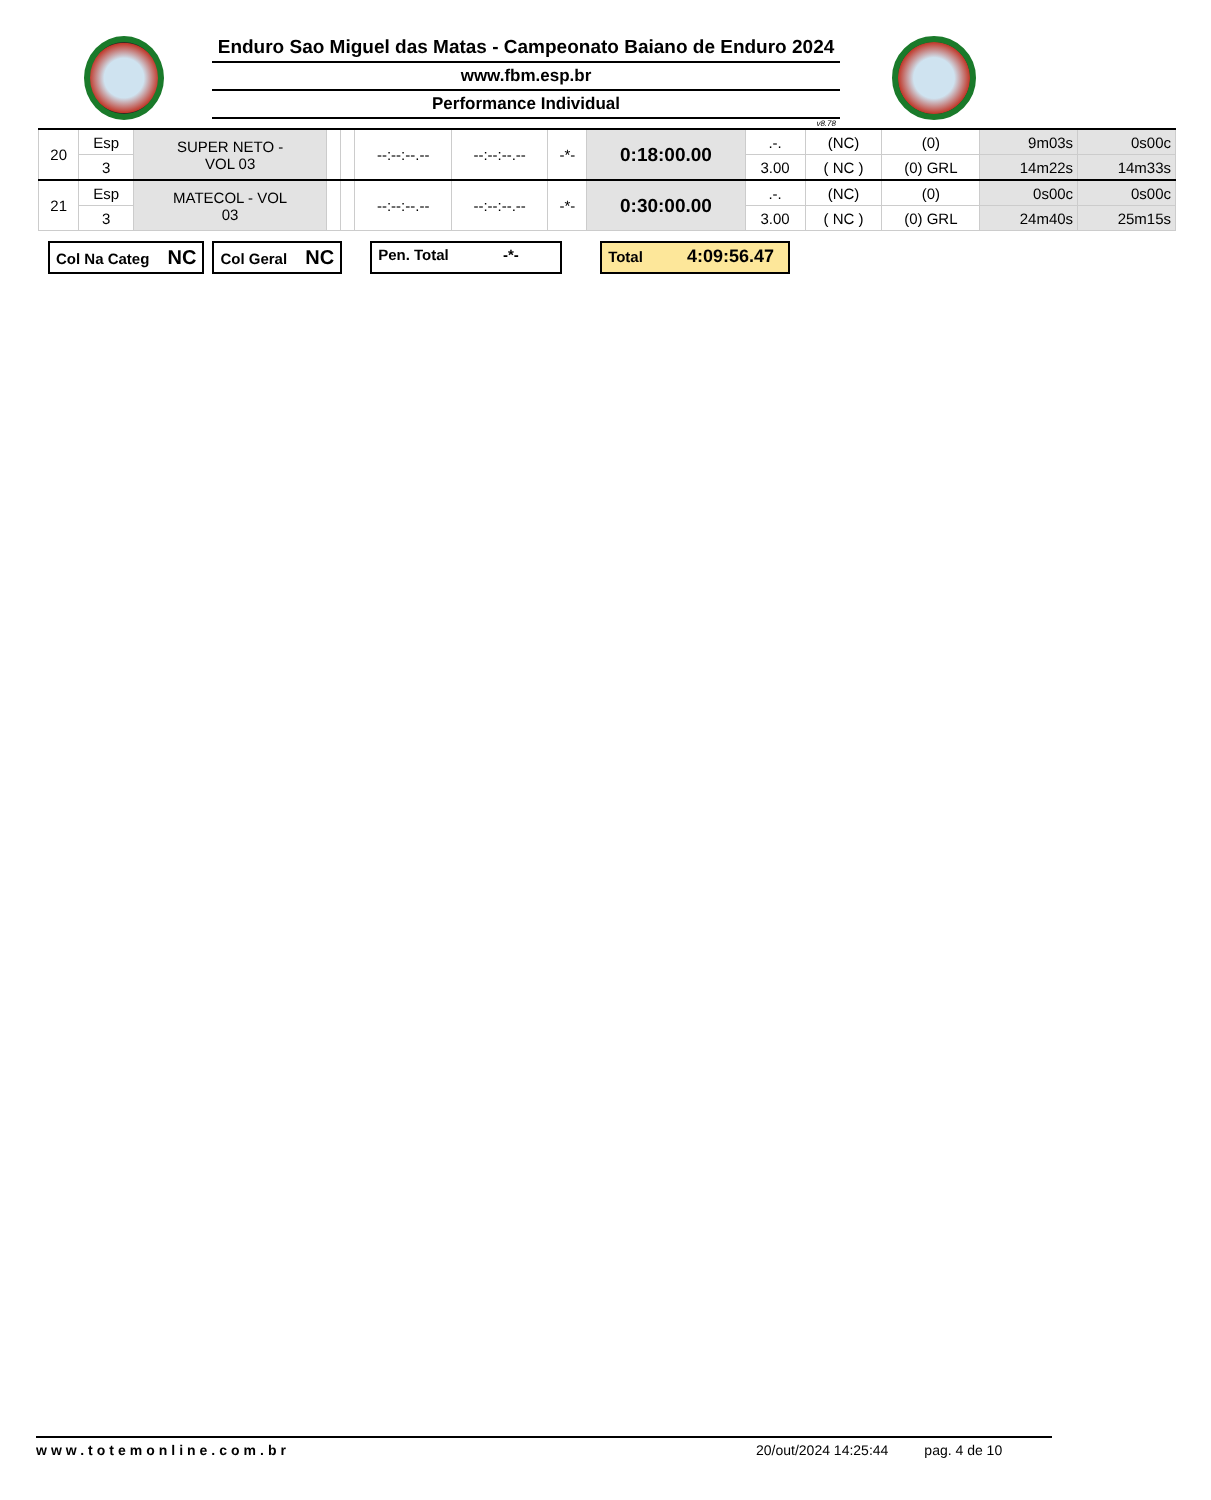Enduro Sao Miguel das Matas - Campeonato Baiano de Enduro 2024
www.fbm.esp.br
Performance Individual
v8.78
| 20 | Esp | SUPER NETO - VOL 03 | | | --:--:--.-- | --:--:--.-- | -*- | 0:18:00.00 | .-. | (NC) | (0) | 9m03s | 0s00c |
| | 3 | | | | | | | | 3.00 | ( NC ) | (0) GRL | 14m22s | 14m33s |
| 21 | Esp | MATECOL - VOL 03 | | | --:--:--.-- | --:--:--.-- | -*- | 0:30:00.00 | .-. | (NC) | (0) | 0s00c | 0s00c |
| | 3 | | | | | | | | 3.00 | ( NC ) | (0) GRL | 24m40s | 25m15s |
Col Na Categ NC
Col Geral NC
Pen. Total -*- Total 4:09:56.47
www.totemonline.com.br 20/out/2024 14:25:44 pag. 4 de 10